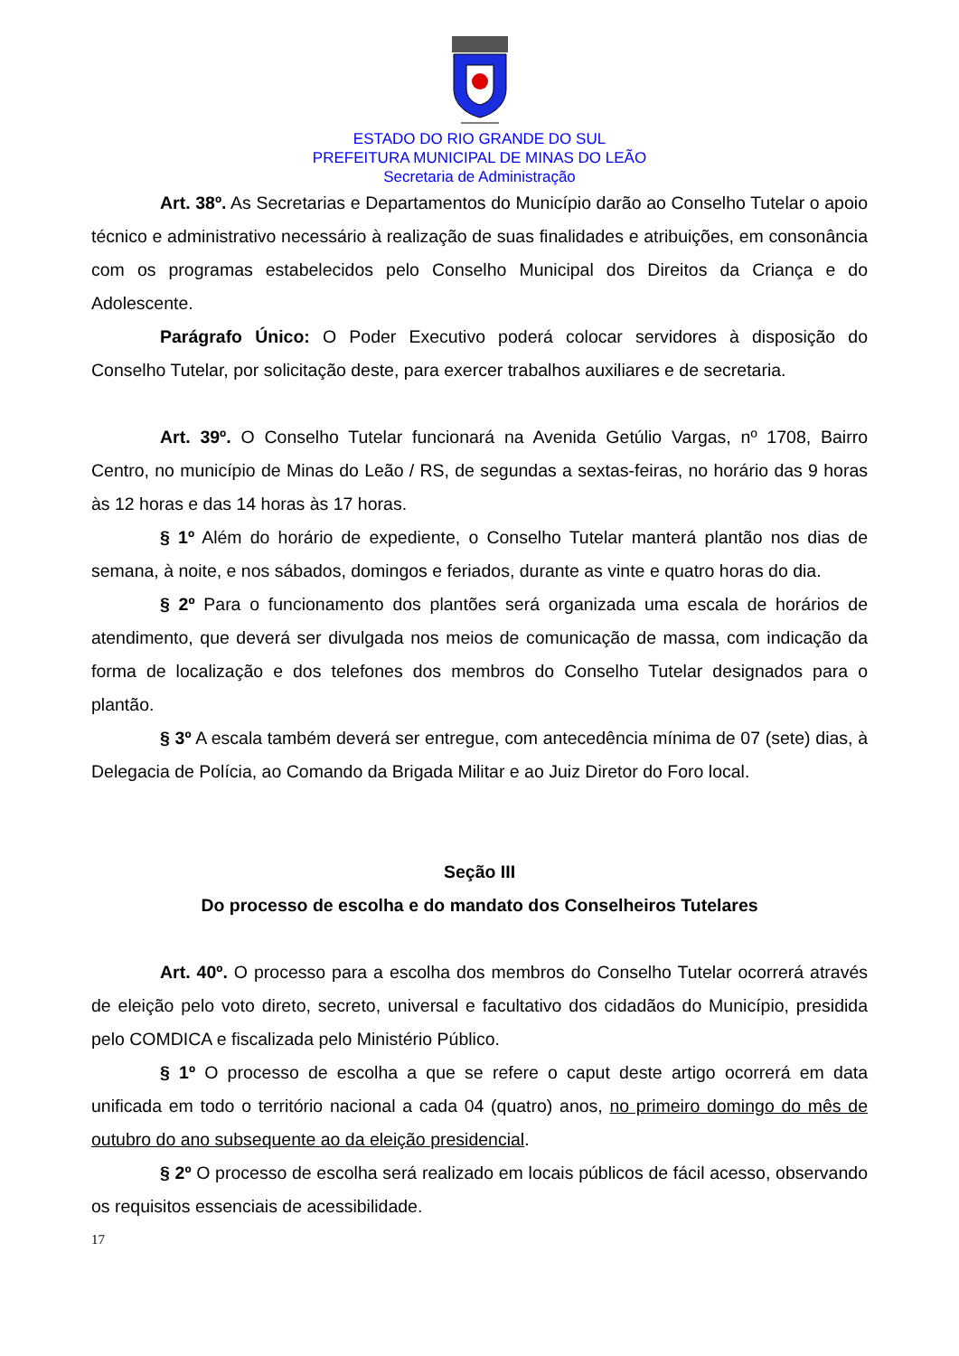ESTADO DO RIO GRANDE DO SUL
PREFEITURA MUNICIPAL DE MINAS DO LEÃO
Secretaria de Administração
Art. 38º. As Secretarias e Departamentos do Município darão ao Conselho Tutelar o apoio técnico e administrativo necessário à realização de suas finalidades e atribuições, em consonância com os programas estabelecidos pelo Conselho Municipal dos Direitos da Criança e do Adolescente.
Parágrafo Único: O Poder Executivo poderá colocar servidores à disposição do Conselho Tutelar, por solicitação deste, para exercer trabalhos auxiliares e de secretaria.
Art. 39º. O Conselho Tutelar funcionará na Avenida Getúlio Vargas, nº 1708, Bairro Centro, no município de Minas do Leão / RS, de segundas a sextas-feiras, no horário das 9 horas às 12 horas e das 14 horas às 17 horas.
§ 1º Além do horário de expediente, o Conselho Tutelar manterá plantão nos dias de semana, à noite, e nos sábados, domingos e feriados, durante as vinte e quatro horas do dia.
§ 2º Para o funcionamento dos plantões será organizada uma escala de horários de atendimento, que deverá ser divulgada nos meios de comunicação de massa, com indicação da forma de localização e dos telefones dos membros do Conselho Tutelar designados para o plantão.
§ 3º A escala também deverá ser entregue, com antecedência mínima de 07 (sete) dias, à Delegacia de Polícia, ao Comando da Brigada Militar e ao Juiz Diretor do Foro local.
Seção III
Do processo de escolha e do mandato dos Conselheiros Tutelares
Art. 40º. O processo para a escolha dos membros do Conselho Tutelar ocorrerá através de eleição pelo voto direto, secreto, universal e facultativo dos cidadãos do Município, presidida pelo COMDICA e fiscalizada pelo Ministério Público.
§ 1º O processo de escolha a que se refere o caput deste artigo ocorrerá em data unificada em todo o território nacional a cada 04 (quatro) anos, no primeiro domingo do mês de outubro do ano subsequente ao da eleição presidencial.
§ 2º O processo de escolha será realizado em locais públicos de fácil acesso, observando os requisitos essenciais de acessibilidade.
17